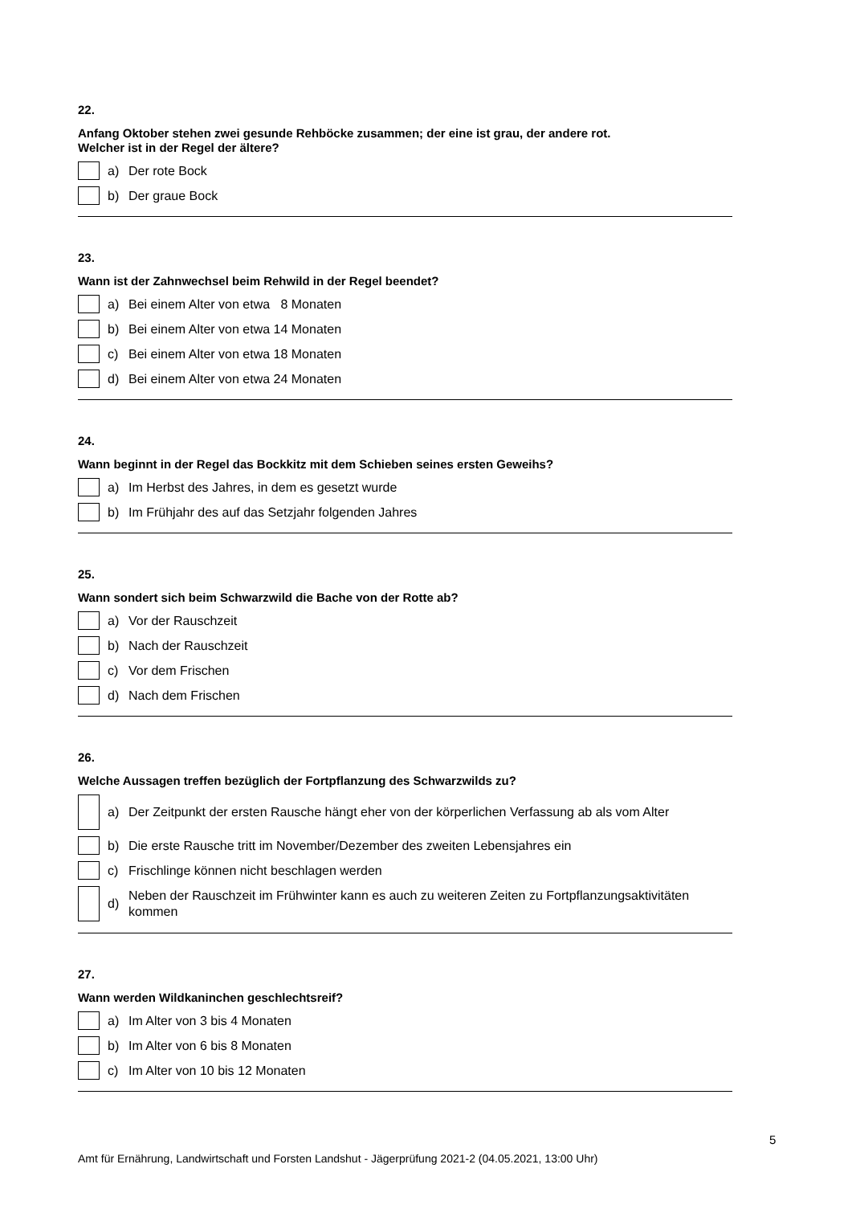22.
Anfang Oktober stehen zwei gesunde Rehböcke zusammen; der eine ist grau, der andere rot.
Welcher ist in der Regel der ältere?
a) Der rote Bock
b) Der graue Bock
23.
Wann ist der Zahnwechsel beim Rehwild in der Regel beendet?
a) Bei einem Alter von etwa 8 Monaten
b) Bei einem Alter von etwa 14 Monaten
c) Bei einem Alter von etwa 18 Monaten
d) Bei einem Alter von etwa 24 Monaten
24.
Wann beginnt in der Regel das Bockkitz mit dem Schieben seines ersten Geweihs?
a) Im Herbst des Jahres, in dem es gesetzt wurde
b) Im Frühjahr des auf das Setzjahr folgenden Jahres
25.
Wann sondert sich beim Schwarzwild die Bache von der Rotte ab?
a) Vor der Rauschzeit
b) Nach der Rauschzeit
c) Vor dem Frischen
d) Nach dem Frischen
26.
Welche Aussagen treffen bezüglich der Fortpflanzung des Schwarzwilds zu?
a) Der Zeitpunkt der ersten Rausche hängt eher von der körperlichen Verfassung ab als vom Alter
b) Die erste Rausche tritt im November/Dezember des zweiten Lebensjahres ein
c) Frischlinge können nicht beschlagen werden
d) Neben der Rauschzeit im Frühwinter kann es auch zu weiteren Zeiten zu Fortpflanzungsaktivitäten kommen
27.
Wann werden Wildkaninchen geschlechtsreif?
a) Im Alter von 3 bis 4 Monaten
b) Im Alter von 6 bis 8 Monaten
c) Im Alter von 10 bis 12 Monaten
5
Amt für Ernährung, Landwirtschaft und Forsten Landshut - Jägerprüfung 2021-2 (04.05.2021, 13:00 Uhr)